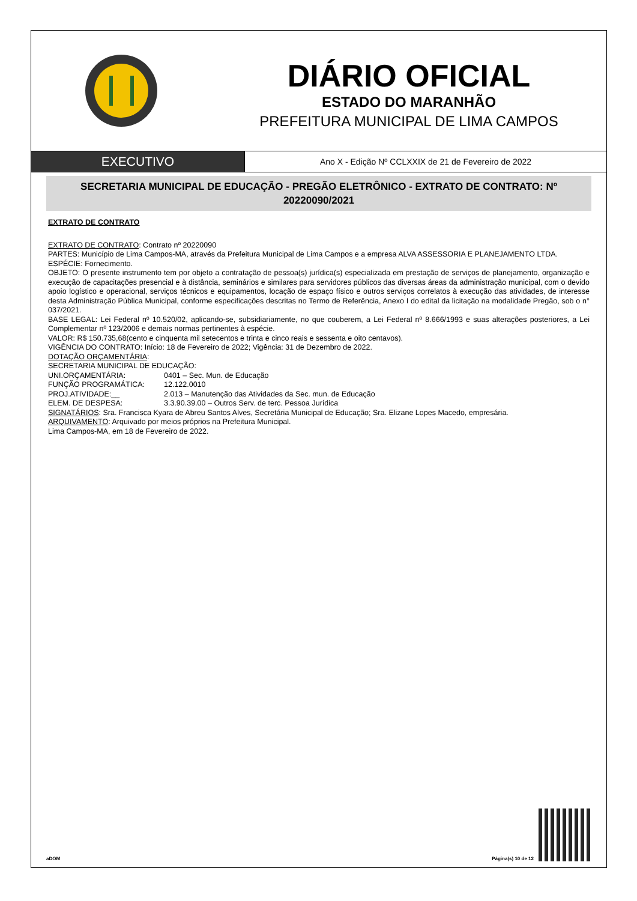DIÁRIO OFICIAL
ESTADO DO MARANHÃO
PREFEITURA MUNICIPAL DE LIMA CAMPOS
EXECUTIVO
Ano X - Edição Nº CCLXXIX de 21 de Fevereiro de 2022
SECRETARIA MUNICIPAL DE EDUCAÇÃO - PREGÃO ELETRÔNICO - EXTRATO DE CONTRATO: Nº 20220090/2021
EXTRATO DE CONTRATO
EXTRATO DE CONTRATO: Contrato nº 20220090
PARTES: Município de Lima Campos-MA, através da Prefeitura Municipal de Lima Campos e a empresa ALVA ASSESSORIA E PLANEJAMENTO LTDA.
ESPÉCIE: Fornecimento.
OBJETO: O presente instrumento tem por objeto a contratação de pessoa(s) jurídica(s) especializada em prestação de serviços de planejamento, organização e execução de capacitações presencial e à distância, seminários e similares para servidores públicos das diversas áreas da administração municipal, com o devido apoio logístico e operacional, serviços técnicos e equipamentos, locação de espaço físico e outros serviços correlatos à execução das atividades, de interesse desta Administração Pública Municipal, conforme especificações descritas no Termo de Referência, Anexo I do edital da licitação na modalidade Pregão, sob o n° 037/2021.
BASE LEGAL: Lei Federal nº 10.520/02, aplicando-se, subsidiariamente, no que couberem, a Lei Federal nº 8.666/1993 e suas alterações posteriores, a Lei Complementar nº 123/2006 e demais normas pertinentes à espécie.
VALOR: R$ 150.735,68(cento e cinquenta mil setecentos e trinta e cinco reais e sessenta e oito centavos).
VIGÊNCIA DO CONTRATO: Início: 18 de Fevereiro de 2022; Vigência: 31 de Dezembro de 2022.
DOTAÇÃO ORÇAMENTÁRIA:
SECRETARIA MUNICIPAL DE EDUCAÇÃO:
UNI.ORÇAMENTÁRIA: 0401 – Sec. Mun. de Educação
FUNÇÃO PROGRAMÁTICA: 12.122.0010
PROJ.ATIVIDADE:__ 2.013 – Manutenção das Atividades da Sec. mun. de Educação
ELEM. DE DESPESA: 3.3.90.39.00 – Outros Serv. de terc. Pessoa Jurídica
SIGNATÁRIOS: Sra. Francisca Kyara de Abreu Santos Alves, Secretária Municipal de Educação; Sra. Elizane Lopes Macedo, empresária.
ARQUIVAMENTO: Arquivado por meios próprios na Prefeitura Municipal.
Lima Campos-MA, em 18 de Fevereiro de 2022.
aDOM Página(s) 10 de 12